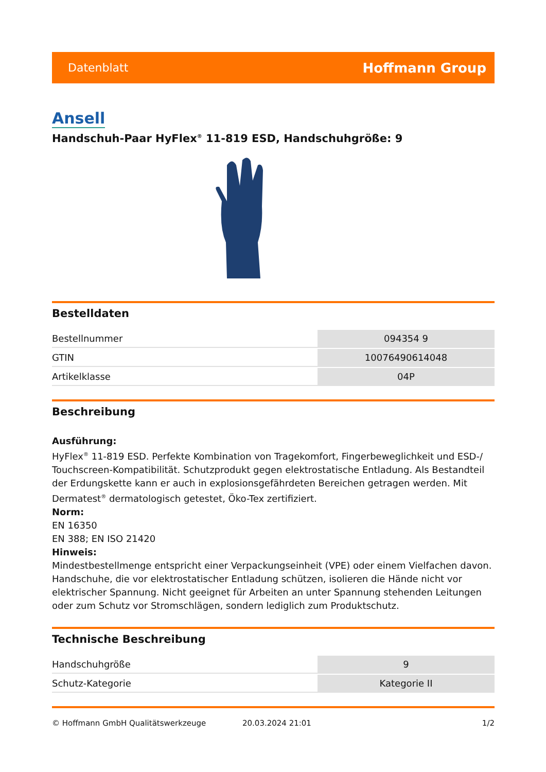Datenblatt Hoffmann Group
Ansell
Handschuh-Paar HyFlex<sup>®</sup> 11-819 ESD, Handschuhgröße: 9
Bestelldaten
| Bestellnummer | 094354 9 |
| GTIN | 10076490614048 |
| Artikelklasse | 04P |
Beschreibung
Ausführung:
HyFlex<sup>®</sup> 11-819 ESD. Perfekte Kombination von Tragekomfort, Fingerbeweglichkeit und ESD-/ Touchscreen-Kompatibilität. Schutzprodukt gegen elektrostatische Entladung. Als Bestandteil der Erdungskette kann er auch in explosionsgefährdeten Bereichen getragen werden. Mit Dermatest<sup>®</sup> dermatologisch getestet, Öko-Tex zertifiziert.
Norm:
EN 16350
EN 388; EN ISO 21420
Hinweis:
Mindestbestellmenge entspricht einer Verpackungseinheit (VPE) oder einem Vielfachen davon. Handschuhe, die vor elektrostatischer Entladung schützen, isolieren die Hände nicht vor elektrischer Spannung. Nicht geeignet für Arbeiten an unter Spannung stehenden Leitungen oder zum Schutz vor Stromschlägen, sondern lediglich zum Produktschutz.
Technische Beschreibung
| Handschuhgröße | 9 |
| Schutz-Kategorie | Kategorie II |
© Hoffmann GmbH Qualitätswerkzeuge 20.03.2024 21:01 1/2